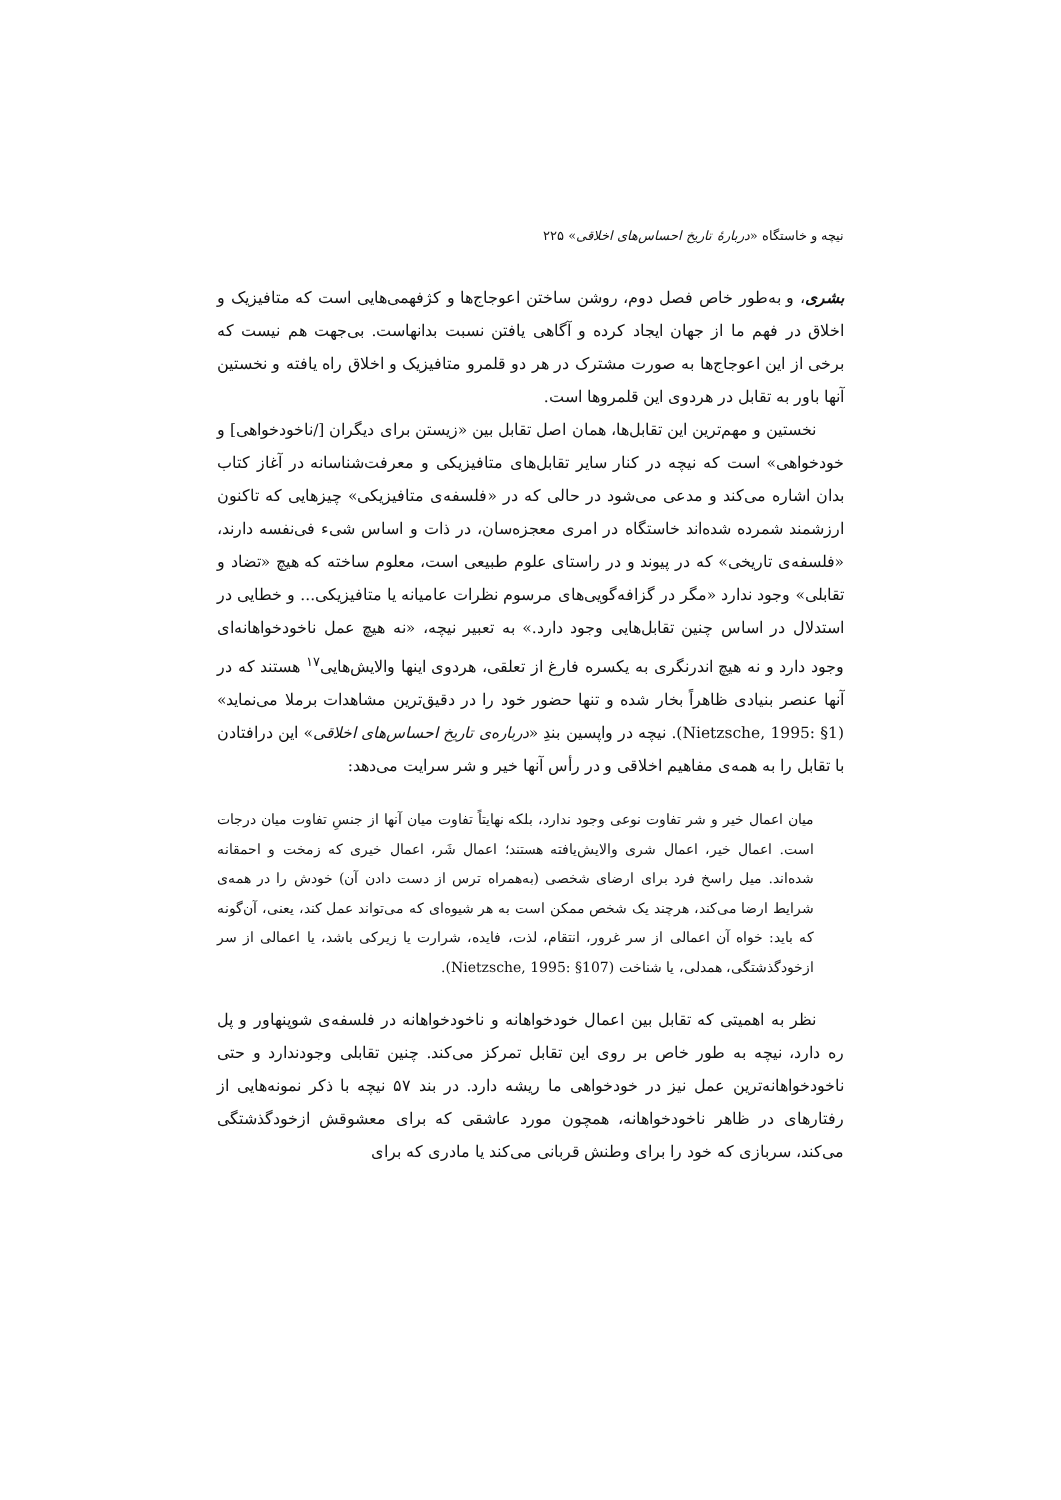نیچه و خاستگاه «دربارهٔ تاریخ احساس‌های اخلاقی» ۲۲۵
بشری، و به‌طور خاص فصل دوم، روشن ساختن اعوجاج‌ها و کژفهمی‌هایی است که متافیزیک و اخلاق در فهم ما از جهان ایجاد کرده و آگاهی یافتن نسبت بدانهاست. بی‌جهت هم نیست که برخی از این اعوجاج‌ها به صورت مشترک در هر دو قلمرو متافیزیک و اخلاق راه یافته و نخستین آنها باور به تقابل در هردوی این قلمروها است.
نخستین و مهم‌ترین این تقابل‌ها، همان اصل تقابل بین «زیستن برای دیگران [/ناخودخواهی] و خودخواهی» است که نیچه در کنار سایر تقابل‌های متافیزیکی و معرفت‌شناسانه در آغاز کتاب بدان اشاره می‌کند و مدعی می‌شود در حالی که در «فلسفه‌ی متافیزیکی» چیزهایی که تاکنون ارزشمند شمرده شده‌اند خاستگاه در امری معجزه‌سان، در ذات و اساس شیء فی‌نفسه دارند، «فلسفه‌ی تاریخی» که در پیوند و در راستای علوم طبیعی است، معلوم ساخته که هیچ «تضاد و تقابلی» وجود ندارد «مگر در گزافه‌گویی‌های مرسوم نظرات عامیانه یا متافیزیکی... و خطایی در استدلال در اساس چنین تقابل‌هایی وجود دارد.» به تعبیر نیچه، «نه هیچ عمل ناخودخواهانه‌ای وجود دارد و نه هیچ اندرنگری به یکسره فارغ از تعلقی، هردوی اینها والایش‌هایی<sup>۱۷</sup> هستند که در آنها عنصر بنیادی ظاهراً بخار شده و تنها حضور خود را در دقیق‌ترین مشاهدات برملا می‌نماید» (Nietzsche, 1995: §1). نیچه در واپسین بندِ «درباره‌ی تاریخ احساس‌های اخلاقی» این درافتادن با تقابل را به همه‌ی مفاهیم اخلاقی و در رأس آنها خیر و شر سرایت می‌دهد:
میان اعمال خیر و شر تفاوت نوعی وجود ندارد، بلکه نهایتاً تفاوت میان آنها از جنسِ تفاوت میان درجات است. اعمال خیر، اعمال شری والایش‌یافته هستند؛ اعمال شَر، اعمال خیری که زمخت و احمقانه شده‌اند. میل راسخ فرد برای ارضای شخصی (به‌همراه ترس از دست دادن آن) خودش را در همه‌ی شرایط ارضا می‌کند، هرچند یک شخص ممکن است به هر شیوه‌ای که می‌تواند عمل کند، یعنی، آن‌گونه که باید: خواه آن اعمالی از سر غرور، انتقام، لذت، فایده، شرارت یا زیرکی باشد، یا اعمالی از سر ازخودگذشتگی، همدلی، یا شناخت (Nietzsche, 1995: §107).
نظر به اهمیتی که تقابل بین اعمال خودخواهانه و ناخودخواهانه در فلسفه‌ی شوپنهاور و پل ره دارد، نیچه به طور خاص بر روی این تقابل تمرکز می‌کند. چنین تقابلی وجودندارد و حتی ناخودخواهانه‌ترین عمل نیز در خودخواهی ما ریشه دارد. در بند ۵۷ نیچه با ذکر نمونه‌هایی از رفتارهای در ظاهر ناخودخواهانه، همچون مورد عاشقی که برای معشوقش ازخودگذشتگی می‌کند، سربازی که خود را برای وطنش قربانی می‌کند یا مادری که برای